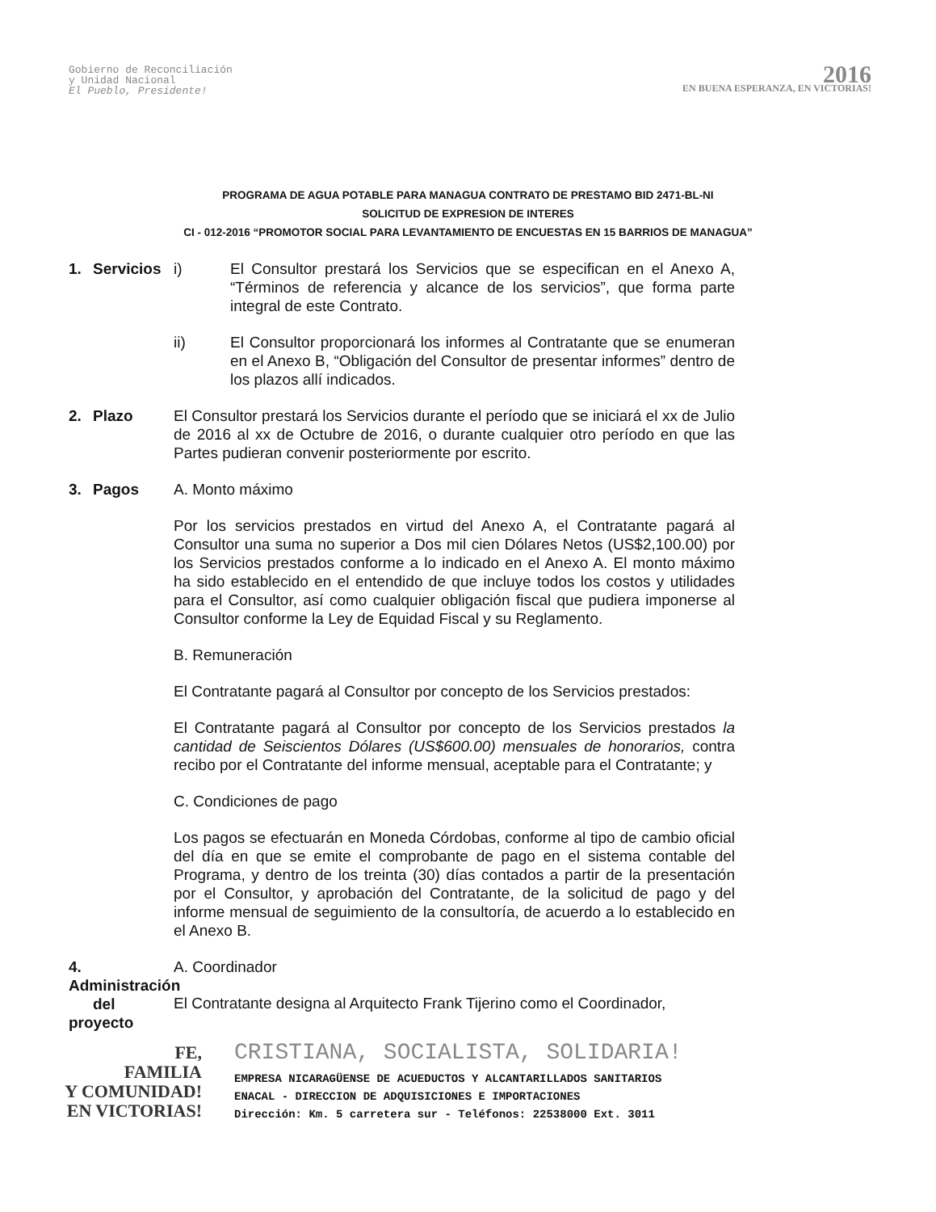Gobierno de Reconciliación
y Unidad Nacional
El Pueblo, Presidente!
2016
EN BUENA ESPERANZA, EN VICTORIAS!
PROGRAMA DE AGUA POTABLE PARA MANAGUA CONTRATO DE PRESTAMO BID 2471-BL-NI
SOLICITUD DE EXPRESION DE INTERES
CI - 012-2016 “PROMOTOR SOCIAL PARA LEVANTAMIENTO DE ENCUESTAS EN 15 BARRIOS DE MANAGUA”
1. Servicios i) El Consultor prestará los Servicios que se especifican en el Anexo A, “Términos de referencia y alcance de los servicios”, que forma parte integral de este Contrato.
ii) El Consultor proporcionará los informes al Contratante que se enumeran en el Anexo B, “Obligación del Consultor de presentar informes” dentro de los plazos allí indicados.
2. Plazo El Consultor prestará los Servicios durante el período que se iniciará el xx de Julio de 2016 al xx de Octubre de 2016, o durante cualquier otro período en que las Partes pudieran convenir posteriormente por escrito.
3. Pagos A. Monto máximo
Por los servicios prestados en virtud del Anexo A, el Contratante pagará al Consultor una suma no superior a Dos mil cien Dólares Netos (US$2,100.00) por los Servicios prestados conforme a lo indicado en el Anexo A. El monto máximo ha sido establecido en el entendido de que incluye todos los costos y utilidades para el Consultor, así como cualquier obligación fiscal que pudiera imponerse al Consultor conforme la Ley de Equidad Fiscal y su Reglamento.
B. Remuneración
El Contratante pagará al Consultor por concepto de los Servicios prestados:
El Contratante pagará al Consultor por concepto de los Servicios prestados la cantidad de Seiscientos Dólares (US$600.00) mensuales de honorarios, contra recibo por el Contratante del informe mensual, aceptable para el Contratante; y
C. Condiciones de pago
Los pagos se efectuarán en Moneda Córdobas, conforme al tipo de cambio oficial del día en que se emite el comprobante de pago en el sistema contable del Programa, y dentro de los treinta (30) días contados a partir de la presentación por el Consultor, y aprobación del Contratante, de la solicitud de pago y del informe mensual de seguimiento de la consultoría, de acuerdo a lo establecido en el Anexo B.
4. Administración
del proyecto
A. Coordinador
El Contratante designa al Arquitecto Frank Tijerino como el Coordinador,
FE,
FAMILIA
Y COMUNIDAD!
EN VICTORIAS!
CRISTIANA, SOCIALISTA, SOLIDARIA!
EMPRESA NICARAGÜENSE DE ACUEDUCTOS Y ALCANTARILLADOS SANITARIOS
ENACAL - DIRECCION DE ADQUISICIONES E IMPORTACIONES
Dirección: Km. 5 carretera sur - Teléfonos: 22538000 Ext. 3011